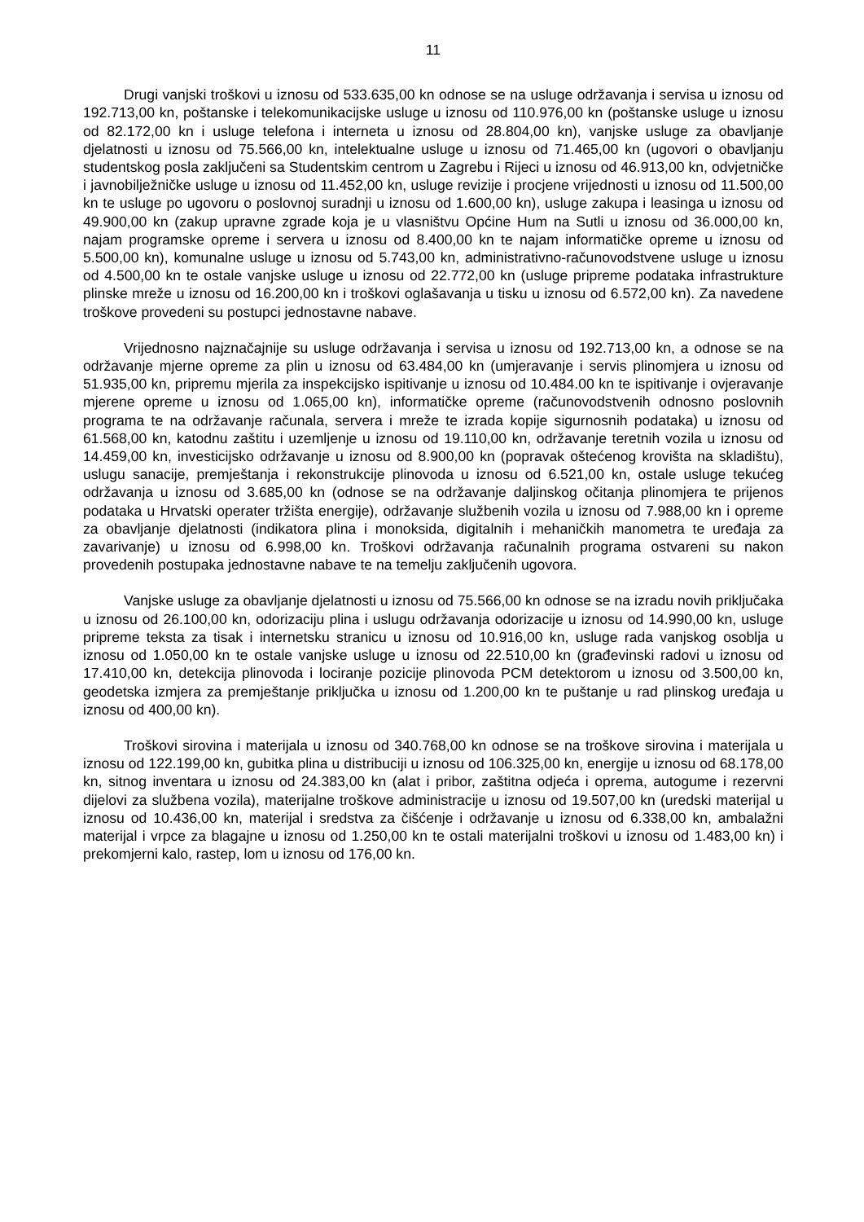11
Drugi vanjski troškovi u iznosu od 533.635,00 kn odnose se na usluge održavanja i servisa u iznosu od 192.713,00 kn, poštanske i telekomunikacijske usluge u iznosu od 110.976,00 kn (poštanske usluge u iznosu od 82.172,00 kn i usluge telefona i interneta u iznosu od 28.804,00 kn), vanjske usluge za obavljanje djelatnosti u iznosu od 75.566,00 kn, intelektualne usluge u iznosu od 71.465,00 kn (ugovori o obavljanju studentskog posla zaključeni sa Studentskim centrom u Zagrebu i Rijeci u iznosu od 46.913,00 kn, odvjetničke i javnobilježničke usluge u iznosu od 11.452,00 kn, usluge revizije i procjene vrijednosti u iznosu od 11.500,00 kn te usluge po ugovoru o poslovnoj suradnji u iznosu od 1.600,00 kn), usluge zakupa i leasinga u iznosu od 49.900,00 kn (zakup upravne zgrade koja je u vlasništvu Općine Hum na Sutli u iznosu od 36.000,00 kn, najam programske opreme i servera u iznosu od 8.400,00 kn te najam informatičke opreme u iznosu od 5.500,00 kn), komunalne usluge u iznosu od 5.743,00 kn, administrativno-računovodstvene usluge u iznosu od 4.500,00 kn te ostale vanjske usluge u iznosu od 22.772,00 kn (usluge pripreme podataka infrastrukture plinske mreže u iznosu od 16.200,00 kn i troškovi oglašavanja u tisku u iznosu od 6.572,00 kn). Za navedene troškove provedeni su postupci jednostavne nabave.
Vrijednosno najznačajnije su usluge održavanja i servisa u iznosu od 192.713,00 kn, a odnose se na održavanje mjerne opreme za plin u iznosu od 63.484,00 kn (umjeravanje i servis plinomjera u iznosu od 51.935,00 kn, pripremu mjerila za inspekcijsko ispitivanje u iznosu od 10.484.00 kn te ispitivanje i ovjeravanje mjerene opreme u iznosu od 1.065,00 kn), informatičke opreme (računovodstvenih odnosno poslovnih programa te na održavanje računala, servera i mreže te izrada kopije sigurnosnih podataka) u iznosu od 61.568,00 kn, katodnu zaštitu i uzemljenje u iznosu od 19.110,00 kn, održavanje teretnih vozila u iznosu od 14.459,00 kn, investicijsko održavanje u iznosu od 8.900,00 kn (popravak oštećenog krovišta na skladištu), uslugu sanacije, premještanja i rekonstrukcije plinovoda u iznosu od 6.521,00 kn, ostale usluge tekućeg održavanja u iznosu od 3.685,00 kn (odnose se na održavanje daljinskog očitanja plinomjera te prijenos podataka u Hrvatski operater tržišta energije), održavanje službenih vozila u iznosu od 7.988,00 kn i opreme za obavljanje djelatnosti (indikatora plina i monoksida, digitalnih i mehaničkih manometra te uređaja za zavarivanje) u iznosu od 6.998,00 kn. Troškovi održavanja računalnih programa ostvareni su nakon provedenih postupaka jednostavne nabave te na temelju zaključenih ugovora.
Vanjske usluge za obavljanje djelatnosti u iznosu od 75.566,00 kn odnose se na izradu novih priključaka u iznosu od 26.100,00 kn, odorizaciju plina i uslugu održavanja odorizacije u iznosu od 14.990,00 kn, usluge pripreme teksta za tisak i internetsku stranicu u iznosu od 10.916,00 kn, usluge rada vanjskog osoblja u iznosu od 1.050,00 kn te ostale vanjske usluge u iznosu od 22.510,00 kn (građevinski radovi u iznosu od 17.410,00 kn, detekcija plinovoda i lociranje pozicije plinovoda PCM detektorom u iznosu od 3.500,00 kn, geodetska izmjera za premještanje priključka u iznosu od 1.200,00 kn te puštanje u rad plinskog uređaja u iznosu od 400,00 kn).
Troškovi sirovina i materijala u iznosu od 340.768,00 kn odnose se na troškove sirovina i materijala u iznosu od 122.199,00 kn, gubitka plina u distribuciji u iznosu od 106.325,00 kn, energije u iznosu od 68.178,00 kn, sitnog inventara u iznosu od 24.383,00 kn (alat i pribor, zaštitna odjeća i oprema, autogume i rezervni dijelovi za službena vozila), materijalne troškove administracije u iznosu od 19.507,00 kn (uredski materijal u iznosu od 10.436,00 kn, materijal i sredstva za čišćenje i održavanje u iznosu od 6.338,00 kn, ambalažni materijal i vrpce za blagajne u iznosu od 1.250,00 kn te ostali materijalni troškovi u iznosu od 1.483,00 kn) i prekomjerni kalo, rastep, lom u iznosu od 176,00 kn.